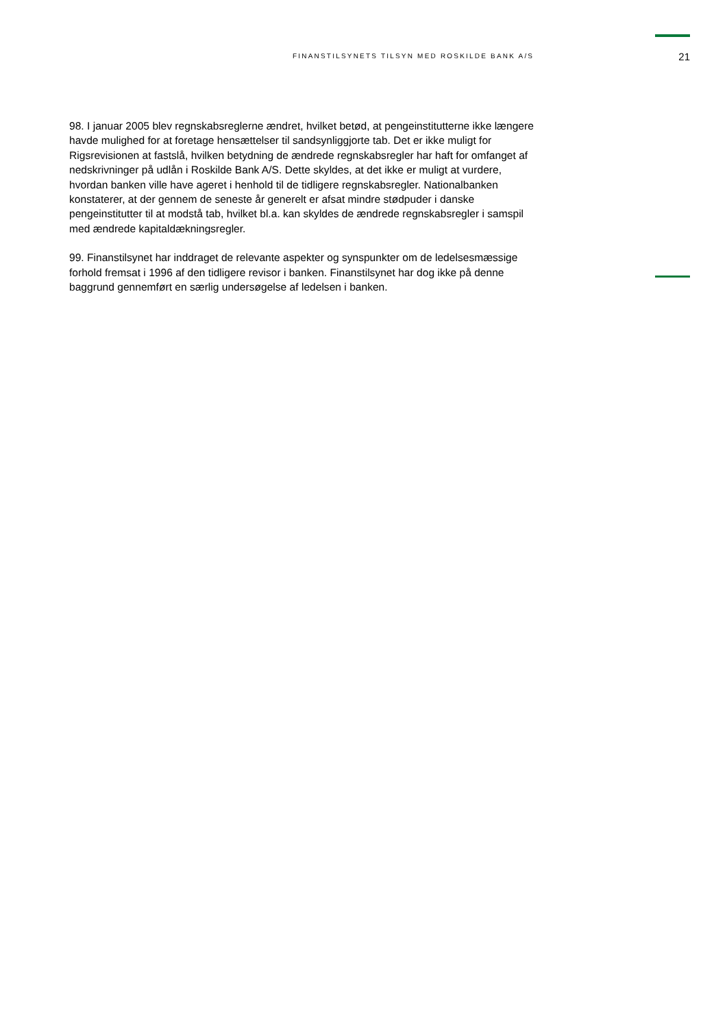FINANSTILSYNETS TILSYN MED ROSKILDE BANK A/S
21
98. I januar 2005 blev regnskabsreglerne ændret, hvilket betød, at pengeinstitutterne ikke længere havde mulighed for at foretage hensættelser til sandsynliggjorte tab. Det er ikke muligt for Rigsrevisionen at fastslå, hvilken betydning de ændrede regnskabsregler har haft for omfanget af nedskrivninger på udlån i Roskilde Bank A/S. Dette skyldes, at det ikke er muligt at vurdere, hvordan banken ville have ageret i henhold til de tidligere regnskabsregler. Nationalbanken konstaterer, at der gennem de seneste år generelt er afsat mindre stødpuder i danske pengeinstitutter til at modstå tab, hvilket bl.a. kan skyldes de ændrede regnskabsregler i samspil med ændrede kapitaldækningsregler.
99. Finanstilsynet har inddraget de relevante aspekter og synspunkter om de ledelsesmæssige forhold fremsat i 1996 af den tidligere revisor i banken. Finanstilsynet har dog ikke på denne baggrund gennemført en særlig undersøgelse af ledelsen i banken.